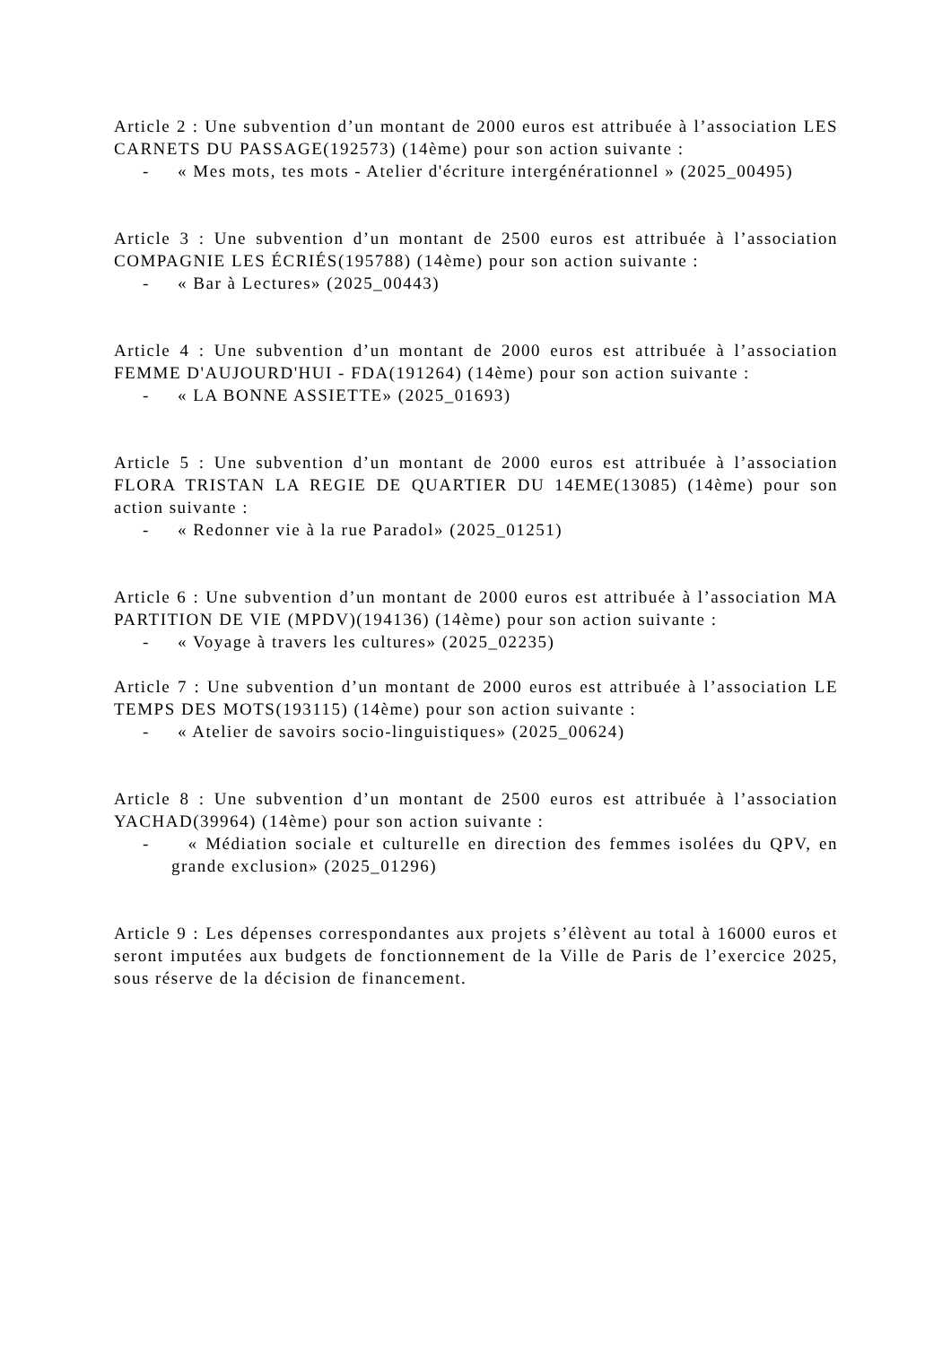Article 2 : Une subvention d’un montant de 2000 euros est attribuée à l’association LES CARNETS DU PASSAGE(192573) (14ème) pour son action suivante :
- « Mes mots, tes mots - Atelier d'écriture intergénérationnel » (2025_00495)
Article 3 : Une subvention d’un montant de 2500 euros est attribuée à l’association COMPAGNIE LES ÉCRIÉS(195788) (14ème) pour son action suivante :
- « Bar à Lectures» (2025_00443)
Article 4 : Une subvention d’un montant de 2000 euros est attribuée à l’association FEMME D'AUJOURD'HUI - FDA(191264) (14ème) pour son action suivante :
- « LA BONNE ASSIETTE» (2025_01693)
Article 5 : Une subvention d’un montant de 2000 euros est attribuée à l’association FLORA TRISTAN LA REGIE DE QUARTIER DU 14EME(13085) (14ème) pour son action suivante :
- « Redonner vie à la rue Paradol» (2025_01251)
Article 6 : Une subvention d’un montant de 2000 euros est attribuée à l’association MA PARTITION DE VIE (MPDV)(194136) (14ème) pour son action suivante :
- « Voyage à travers les cultures» (2025_02235)
Article 7 : Une subvention d’un montant de 2000 euros est attribuée à l’association LE TEMPS DES MOTS(193115) (14ème) pour son action suivante :
- « Atelier de savoirs socio-linguistiques» (2025_00624)
Article 8 : Une subvention d’un montant de 2500 euros est attribuée à l’association YACHAD(39964) (14ème) pour son action suivante :
- « Médiation sociale et culturelle en direction des femmes isolées du QPV, en grande exclusion» (2025_01296)
Article 9 : Les dépenses correspondantes aux projets s’élèvent au total à 16000 euros et seront imputées aux budgets de fonctionnement de la Ville de Paris de l’exercice 2025, sous réserve de la décision de financement.